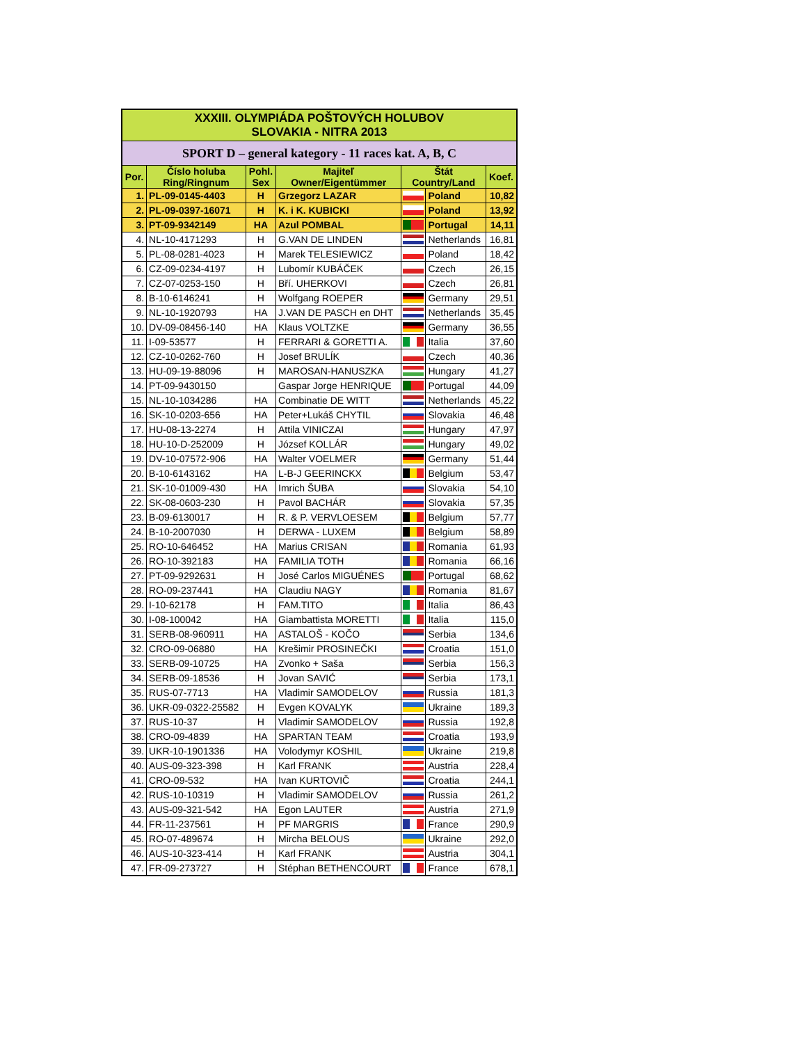| XXXIII. OLYMPIÁDA POŠTOVÝCH HOLUBOV SLOVAKIA - NITRA 2013 | | | | | | |
| SPORT D – general kategory - 11 races kat. A, B, C | | | | | | |
| Por. | Číslo holuba Ring/Ringnum | Pohl. Sex | Majiteľ Owner/Eigentümmer | Štát Country/Land | | Koef. |
| 1. | PL-09-0145-4403 | H | Grzegorz LAZAR | | Poland | 10,82 |
| 2. | PL-09-0397-16071 | H | K. i K. KUBICKI | | Poland | 13,92 |
| 3. | PT-09-9342149 | HA | Azul POMBAL | | Portugal | 14,11 |
| 4. | NL-10-4171293 | H | G.VAN DE LINDEN | | Netherlands | 16,81 |
| 5. | PL-08-0281-4023 | H | Marek TELESIEWICZ | | Poland | 18,42 |
| 6. | CZ-09-0234-4197 | H | Lubomír KUBÁČEK | | Czech | 26,15 |
| 7. | CZ-07-0253-150 | H | Bří. UHERKOVI | | Czech | 26,81 |
| 8. | B-10-6146241 | H | Wolfgang ROEPER | | Germany | 29,51 |
| 9. | NL-10-1920793 | HA | J.VAN DE PASCH en DHT | | Netherlands | 35,45 |
| 10. | DV-09-08456-140 | HA | Klaus VOLTZKE | | Germany | 36,55 |
| 11. | I-09-53577 | H | FERRARI & GORETTI A. | | Italia | 37,60 |
| 12. | CZ-10-0262-760 | H | Josef BRULÍK | | Czech | 40,36 |
| 13. | HU-09-19-88096 | H | MAROSAN-HANUSZKA | | Hungary | 41,27 |
| 14. | PT-09-9430150 | | Gaspar Jorge HENRIQUE | | Portugal | 44,09 |
| 15. | NL-10-1034286 | HA | Combinatie DE WITT | | Netherlands | 45,22 |
| 16. | SK-10-0203-656 | HA | Peter+Lukáš CHYTIL | | Slovakia | 46,48 |
| 17. | HU-08-13-2274 | H | Attila VINICZAI | | Hungary | 47,97 |
| 18. | HU-10-D-252009 | H | József KOLLÁR | | Hungary | 49,02 |
| 19. | DV-10-07572-906 | HA | Walter VOELMER | | Germany | 51,44 |
| 20. | B-10-6143162 | HA | L-B-J GEERINCKX | | Belgium | 53,47 |
| 21. | SK-10-01009-430 | HA | Imrich ŠUBA | | Slovakia | 54,10 |
| 22. | SK-08-0603-230 | H | Pavol BACHÁR | | Slovakia | 57,35 |
| 23. | B-09-6130017 | H | R. & P. VERVLOESEM | | Belgium | 57,77 |
| 24. | B-10-2007030 | H | DERWA - LUXEM | | Belgium | 58,89 |
| 25. | RO-10-646452 | HA | Marius CRISAN | | Romania | 61,93 |
| 26. | RO-10-392183 | HA | FAMILIA TOTH | | Romania | 66,16 |
| 27. | PT-09-9292631 | H | José Carlos MIGUÉNES | | Portugal | 68,62 |
| 28. | RO-09-237441 | HA | Claudiu NAGY | | Romania | 81,67 |
| 29. | I-10-62178 | H | FAM.TITO | | Italia | 86,43 |
| 30. | I-08-100042 | HA | Giambattista MORETTI | | Italia | 115,0 |
| 31. | SERB-08-960911 | HA | ASTALOŠ - KOČO | | Serbia | 134,6 |
| 32. | CRO-09-06880 | HA | Krešimir PROSINEČKI | | Croatia | 151,0 |
| 33. | SERB-09-10725 | HA | Zvonko + Saša | | Serbia | 156,3 |
| 34. | SERB-09-18536 | H | Jovan SAVIĆ | | Serbia | 173,1 |
| 35. | RUS-07-7713 | HA | Vladimir SAMODELOV | | Russia | 181,3 |
| 36. | UKR-09-0322-25582 | H | Evgen KOVALYK | | Ukraine | 189,3 |
| 37. | RUS-10-37 | H | Vladimir SAMODELOV | | Russia | 192,8 |
| 38. | CRO-09-4839 | HA | SPARTAN TEAM | | Croatia | 193,9 |
| 39. | UKR-10-1901336 | HA | Volodymyr KOSHIL | | Ukraine | 219,8 |
| 40. | AUS-09-323-398 | H | Karl FRANK | | Austria | 228,4 |
| 41. | CRO-09-532 | HA | Ivan KURTOVIČ | | Croatia | 244,1 |
| 42. | RUS-10-10319 | H | Vladimir SAMODELOV | | Russia | 261,2 |
| 43. | AUS-09-321-542 | HA | Egon LAUTER | | Austria | 271,9 |
| 44. | FR-11-237561 | H | PF MARGRIS | | France | 290,9 |
| 45. | RO-07-489674 | H | Mircha BELOUS | | Ukraine | 292,0 |
| 46. | AUS-10-323-414 | H | Karl FRANK | | Austria | 304,1 |
| 47. | FR-09-273727 | H | Stéphan BETHENCOURT | | France | 678,1 |